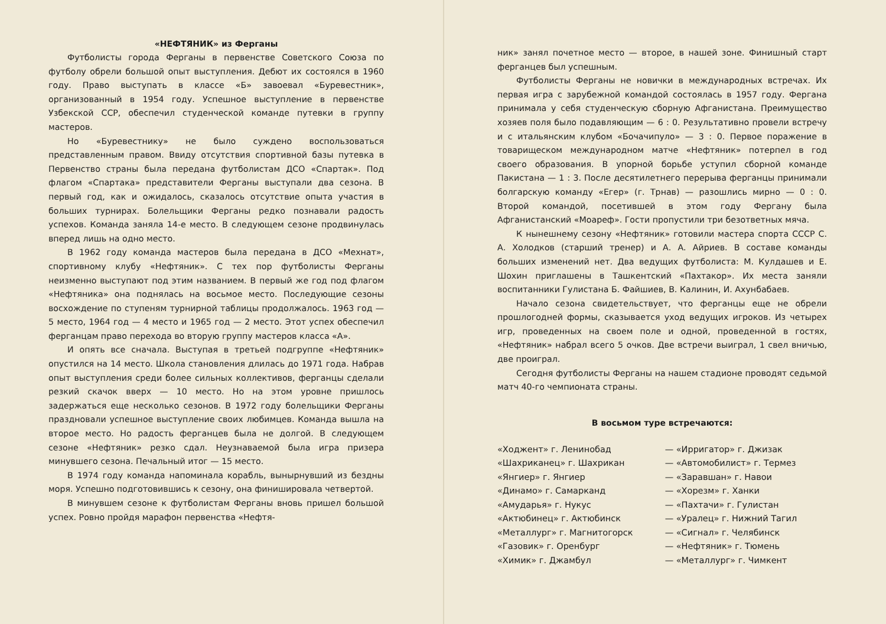«НЕФТЯНИК» из Ферганы
Футболисты города Ферганы в первенстве Советского Союза по футболу обрели большой опыт выступления. Дебют их состоялся в 1960 году. Право выступать в классе «Б» завоевал «Буревестник», организованный в 1954 году. Успешное выступление в первенстве Узбекской ССР, обеспечил студенческой команде путевки в группу мастеров.
Но «Буревестнику» не было суждено воспользоваться представленным правом. Ввиду отсутствия спортивной базы путевка в Первенство страны была передана футболистам ДСО «Спартак». Под флагом «Спартака» представители Ферганы выступали два сезона. В первый год, как и ожидалось, сказалось отсутствие опыта участия в больших турнирах. Болельщики Ферганы редко познавали радость успехов. Команда заняла 14-е место. В следующем сезоне продвинулась вперед лишь на одно место.
В 1962 году команда мастеров была передана в ДСО «Мехнат», спортивному клубу «Нефтяник». С тех пор футболисты Ферганы неизменно выступают под этим названием. В первый же год под флагом «Нефтяника» она поднялась на восьмое место. Последующие сезоны восхождение по ступеням турнирной таблицы продолжалось. 1963 год — 5 место, 1964 год — 4 место и 1965 год — 2 место. Этот успех обеспечил ферганцам право перехода во вторую группу мастеров класса «А».
И опять все сначала. Выступая в третьей подгруппе «Нефтяник» опустился на 14 место. Школа становления длилась до 1971 года. Набрав опыт выступления среди более сильных коллективов, ферганцы сделали резкий скачок вверх — 10 место. Но на этом уровне пришлось задержаться еще несколько сезонов. В 1972 году болельщики Ферганы праздновали успешное выступление своих любимцев. Команда вышла на второе место. Но радость ферганцев была не долгой. В следующем сезоне «Нефтяник» резко сдал. Неузнаваемой была игра призера минувшего сезона. Печальный итог — 15 место.
В 1974 году команда напоминала корабль, вынырнувший из бездны моря. Успешно подготовившись к сезону, она финишировала четвертой.
В минувшем сезоне к футболистам Ферганы вновь пришел большой успех. Ровно пройдя марафон первенства «Нефтя-
ник» занял почетное место — второе, в нашей зоне. Финишный старт ферганцев был успешным.
Футболисты Ферганы не новички в международных встречах. Их первая игра с зарубежной командой состоялась в 1957 году. Фергана принимала у себя студенческую сборную Афганистана. Преимущество хозяев поля было подавляющим — 6 : 0. Результативно провели встречу и с итальянским клубом «Бочачипуло» — 3 : 0. Первое поражение в товарищеском международном матче «Нефтяник» потерпел в год своего образования. В упорной борьбе уступил сборной команде Пакистана — 1 : 3. После десятилетнего перерыва ферганцы принимали болгарскую команду «Егер» (г. Трнав) — разошлись мирно — 0 : 0. Второй командой, посетившей в этом году Фергану была Афганистанский «Моареф». Гости пропустили три безответных мяча.
К нынешнему сезону «Нефтяник» готовили мастера спорта СССР С. А. Холодков (старший тренер) и А. А. Айриев. В составе команды больших изменений нет. Два ведущих футболиста: М. Кулдашев и Е. Шохин приглашены в Ташкентский «Пахтакор». Их места заняли воспитанники Гулистана Б. Файшиев, В. Калинин, И. Ахунбабаев.
Начало сезона свидетельствует, что ферганцы еще не обрели прошлогодней формы, сказывается уход ведущих игроков. Из четырех игр, проведенных на своем поле и одной, проведенной в гостях, «Нефтяник» набрал всего 5 очков. Две встречи выиграл, 1 свел вничью, две проиграл.
Сегодня футболисты Ферганы на нашем стадионе проводят седьмой матч 40-го чемпионата страны.
В восьмом туре встречаются:
| «Ходжент» г. Ленинобад | — «Ирригатор» г. Джизак |
| «Шахриканец» г. Шахрикан | — «Автомобилист» г. Термез |
| «Янгиер» г. Янгиер | — «Заравшан» г. Навои |
| «Динамо» г. Самарканд | — «Хорезм» г. Ханки |
| «Амударья» г. Нукус | — «Пахтачи» г. Гулистан |
| «Актюбинец» г. Актюбинск | — «Уралец» г. Нижний Тагил |
| «Металлург» г. Магнитогорск | — «Сигнал» г. Челябинск |
| «Газовик» г. Оренбург | — «Нефтяник» г. Тюмень |
| «Химик» г. Джамбул | — «Металлург» г. Чимкент |